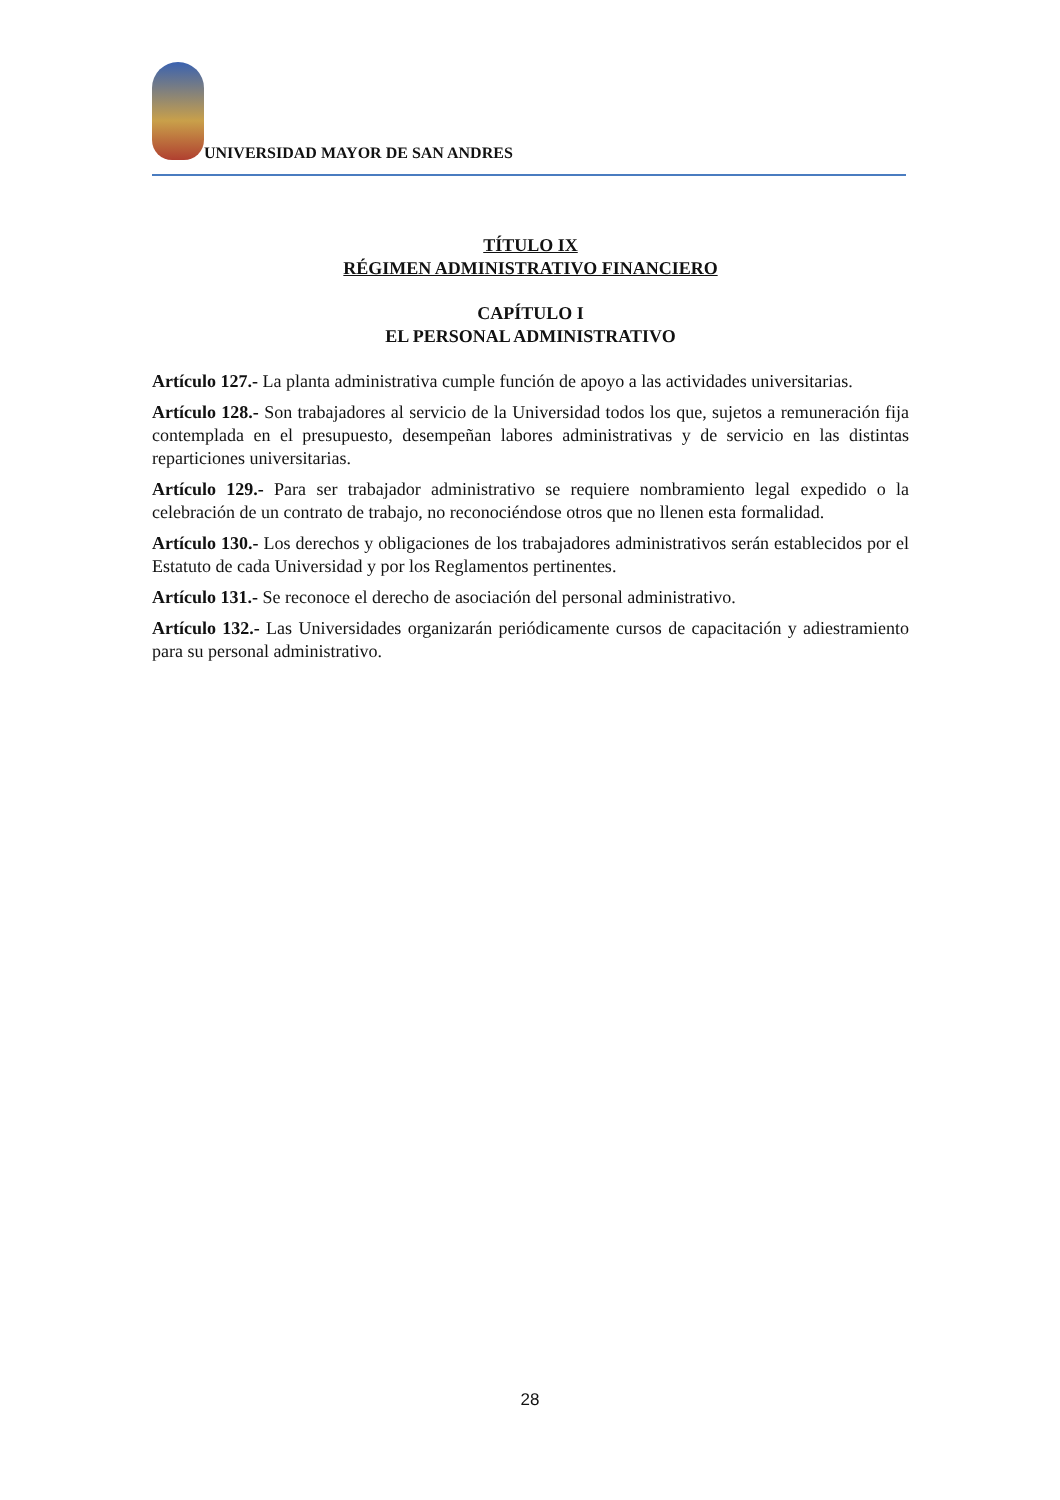UNIVERSIDAD MAYOR DE SAN ANDRES
TÍTULO IX
RÉGIMEN ADMINISTRATIVO FINANCIERO
CAPÍTULO I
EL PERSONAL ADMINISTRATIVO
Artículo 127.- La planta administrativa cumple función de apoyo a las actividades universitarias.
Artículo 128.- Son trabajadores al servicio de la Universidad todos los que, sujetos a remuneración fija contemplada en el presupuesto, desempeñan labores administrativas y de servicio en las distintas reparticiones universitarias.
Artículo 129.- Para ser trabajador administrativo se requiere nombramiento legal expedido o la celebración de un contrato de trabajo, no reconociéndose otros que no llenen esta formalidad.
Artículo 130.- Los derechos y obligaciones de los trabajadores administrativos serán establecidos por el Estatuto de cada Universidad y por los Reglamentos pertinentes.
Artículo 131.- Se reconoce el derecho de asociación del personal administrativo.
Artículo 132.- Las Universidades organizarán periódicamente cursos de capacitación y adiestramiento para su personal administrativo.
28